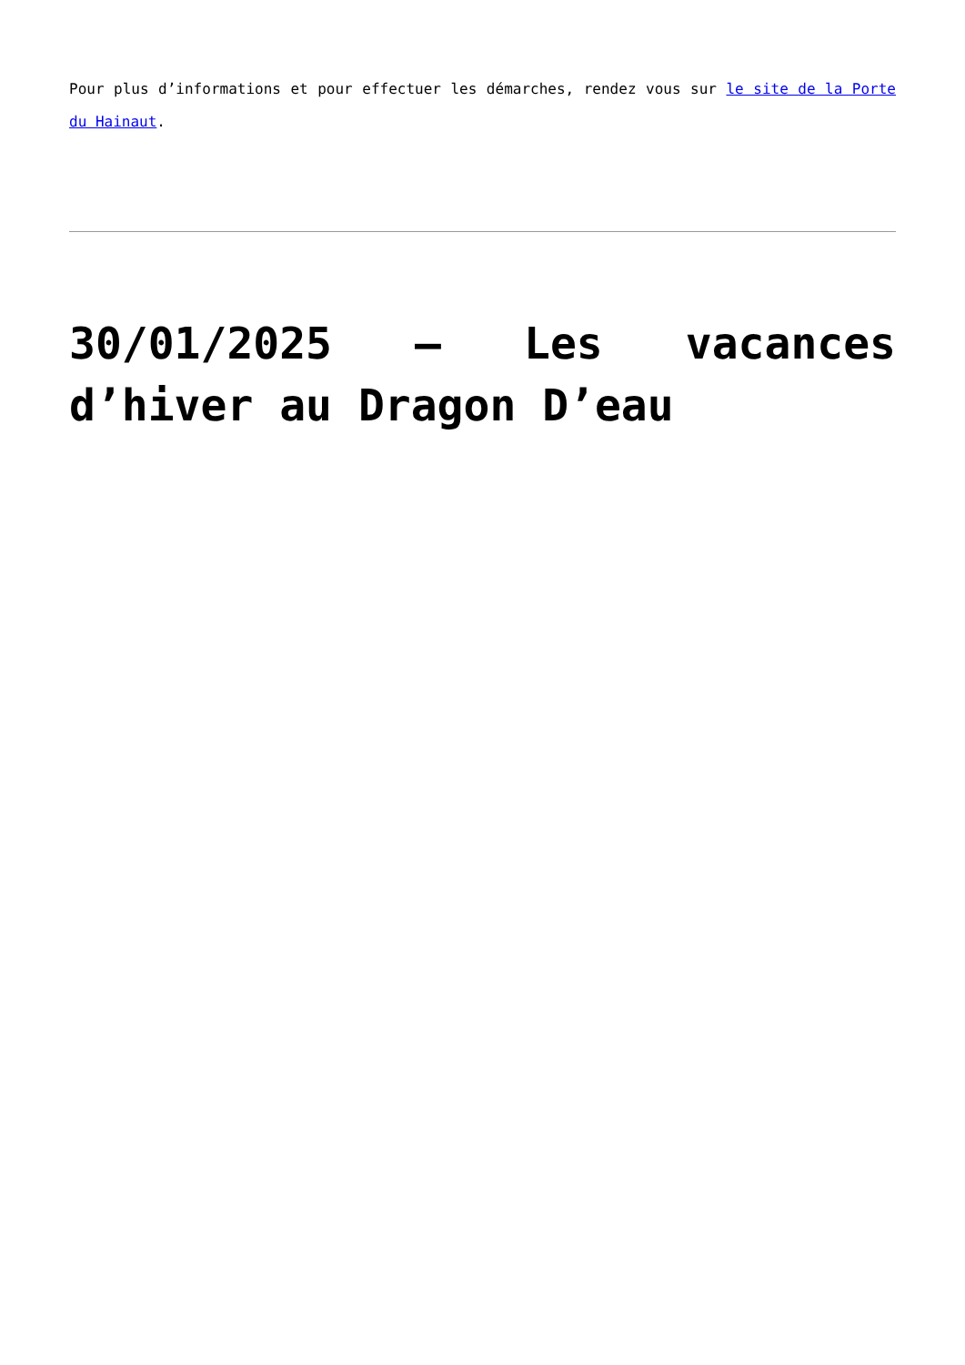Pour plus d’informations et pour effectuer les démarches, rendez vous sur le site de la Porte du Hainaut.
30/01/2025 – Les vacances d’hiver au Dragon D’eau